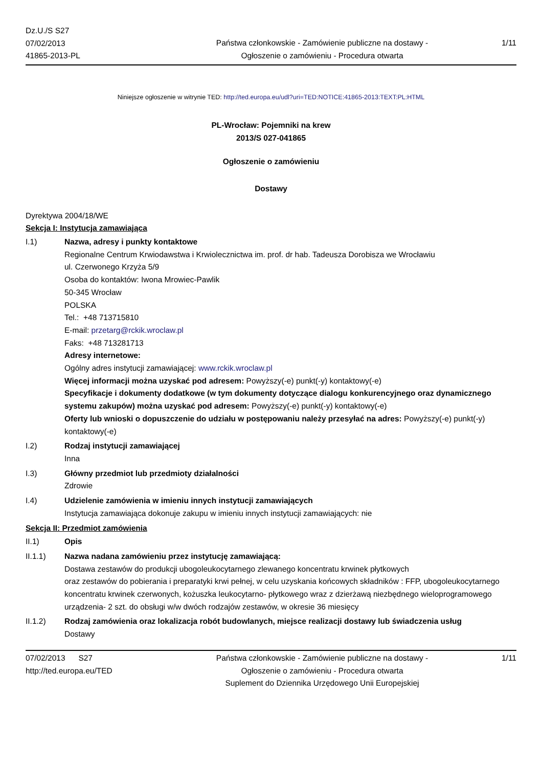Dz.U./S S27
07/02/2013
41865-2013-PL
Państwa członkowskie - Zamówienie publiczne na dostawy - Ogłoszenie o zamówieniu - Procedura otwarta
1/11
Niniejsze ogłoszenie w witrynie TED: http://ted.europa.eu/udl?uri=TED:NOTICE:41865-2013:TEXT:PL:HTML
PL-Wrocław: Pojemniki na krew
2013/S 027-041865
Ogłoszenie o zamówieniu
Dostawy
Dyrektywa 2004/18/WE
Sekcja I: Instytucja zamawiająca
I.1) Nazwa, adresy i punkty kontaktowe
Regionalne Centrum Krwiodawstwa i Krwiolecznictwa im. prof. dr hab. Tadeusza Dorobisza we Wrocławiu
ul. Czerwonego Krzyża 5/9
Osoba do kontaktów: Iwona Mrowiec-Pawlik
50-345 Wrocław
POLSKA
Tel.: +48 713715810
E-mail: przetarg@rckik.wroclaw.pl
Faks: +48 713281713
Adresy internetowe:
Ogólny adres instytucji zamawiającej: www.rckik.wroclaw.pl
Więcej informacji można uzyskać pod adresem: Powyższy(-e) punkt(-y) kontaktowy(-e)
Specyfikacje i dokumenty dodatkowe (w tym dokumenty dotyczące dialogu konkurencyjnego oraz dynamicznego systemu zakupów) można uzyskać pod adresem: Powyższy(-e) punkt(-y) kontaktowy(-e)
Oferty lub wnioski o dopuszczenie do udziału w postępowaniu należy przesyłać na adres: Powyższy(-e) punkt(-y) kontaktowy(-e)
I.2) Rodzaj instytucji zamawiającej
Inna
I.3) Główny przedmiot lub przedmioty działalności
Zdrowie
I.4) Udzielenie zamówienia w imieniu innych instytucji zamawiających
Instytucja zamawiająca dokonuje zakupu w imieniu innych instytucji zamawiających: nie
Sekcja II: Przedmiot zamówienia
II.1) Opis
II.1.1) Nazwa nadana zamówieniu przez instytucję zamawiającą:
Dostawa zestawów do produkcji ubogoleukocytarnego zlewanego koncentratu krwinek płytkowych
oraz zestawów do pobierania i preparatyki krwi pełnej, w celu uzyskania końcowych składników : FFP, ubogoleukocytarnego koncentratu krwinek czerwonych, kożuszka leukocytarno- płytkowego wraz z dzierżawą niezbędnego wieloprogramowego urządzenia- 2 szt. do obsługi w/w dwóch rodzajów zestawów, w okresie 36 miesięcy
II.1.2) Rodzaj zamówienia oraz lokalizacja robót budowlanych, miejsce realizacji dostawy lub świadczenia usług
Dostawy
07/02/2013 S27
http://ted.europa.eu/TED
Państwa członkowskie - Zamówienie publiczne na dostawy - Ogłoszenie o zamówieniu - Procedura otwarta
Suplement do Dziennika Urzędowego Unii Europejskiej
1/11